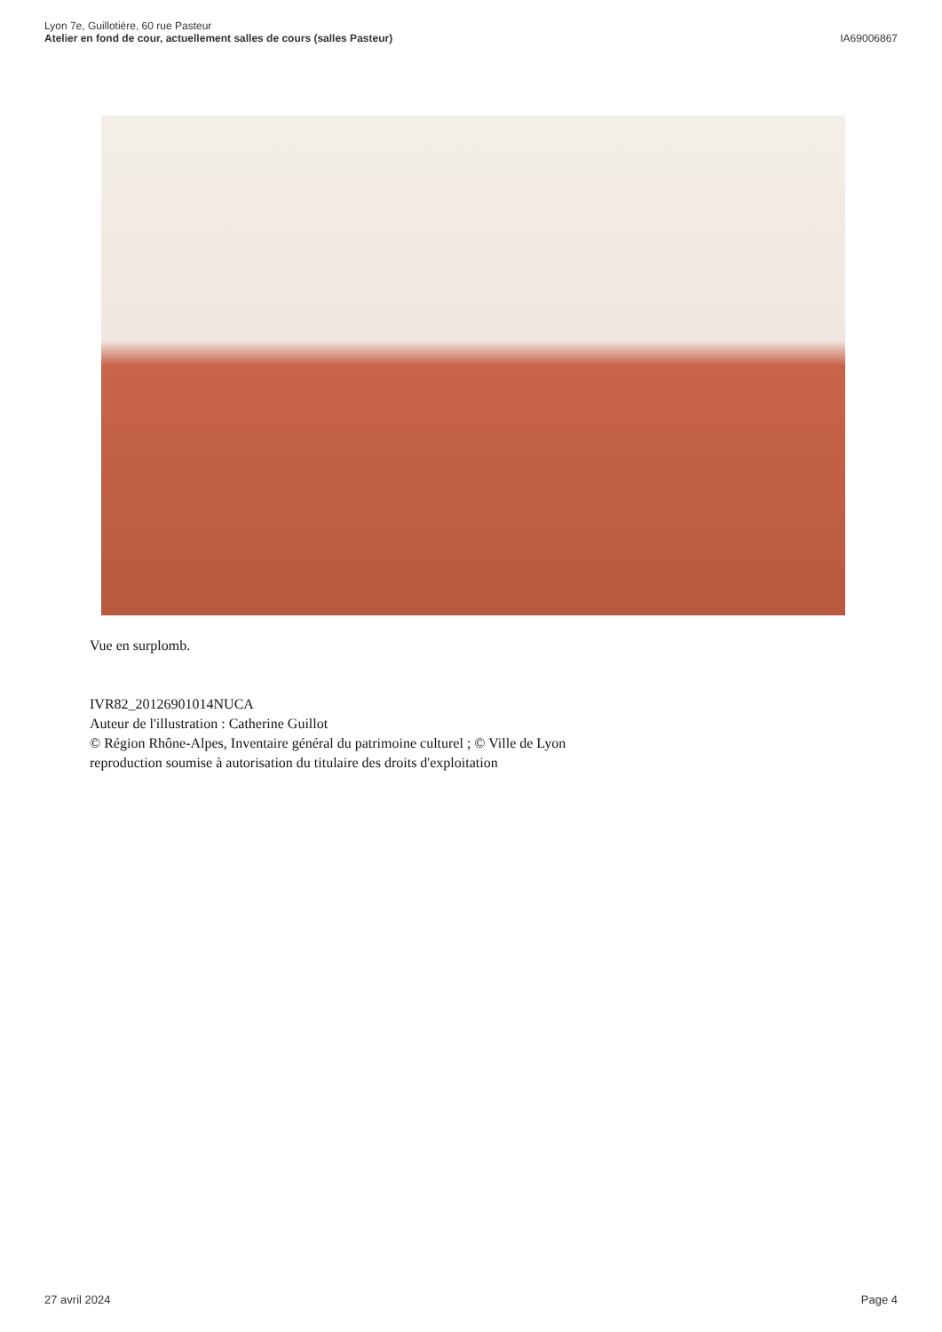Lyon 7e, Guillotière, 60 rue Pasteur
Atelier en fond de cour, actuellement salles de cours (salles Pasteur)
IA69006867
Vue en surplomb.
IVR82_20126901014NUCA
Auteur de l'illustration : Catherine Guillot
© Région Rhône-Alpes, Inventaire général du patrimoine culturel ; © Ville de Lyon
reproduction soumise à autorisation du titulaire des droits d'exploitation
27 avril 2024 Page 4